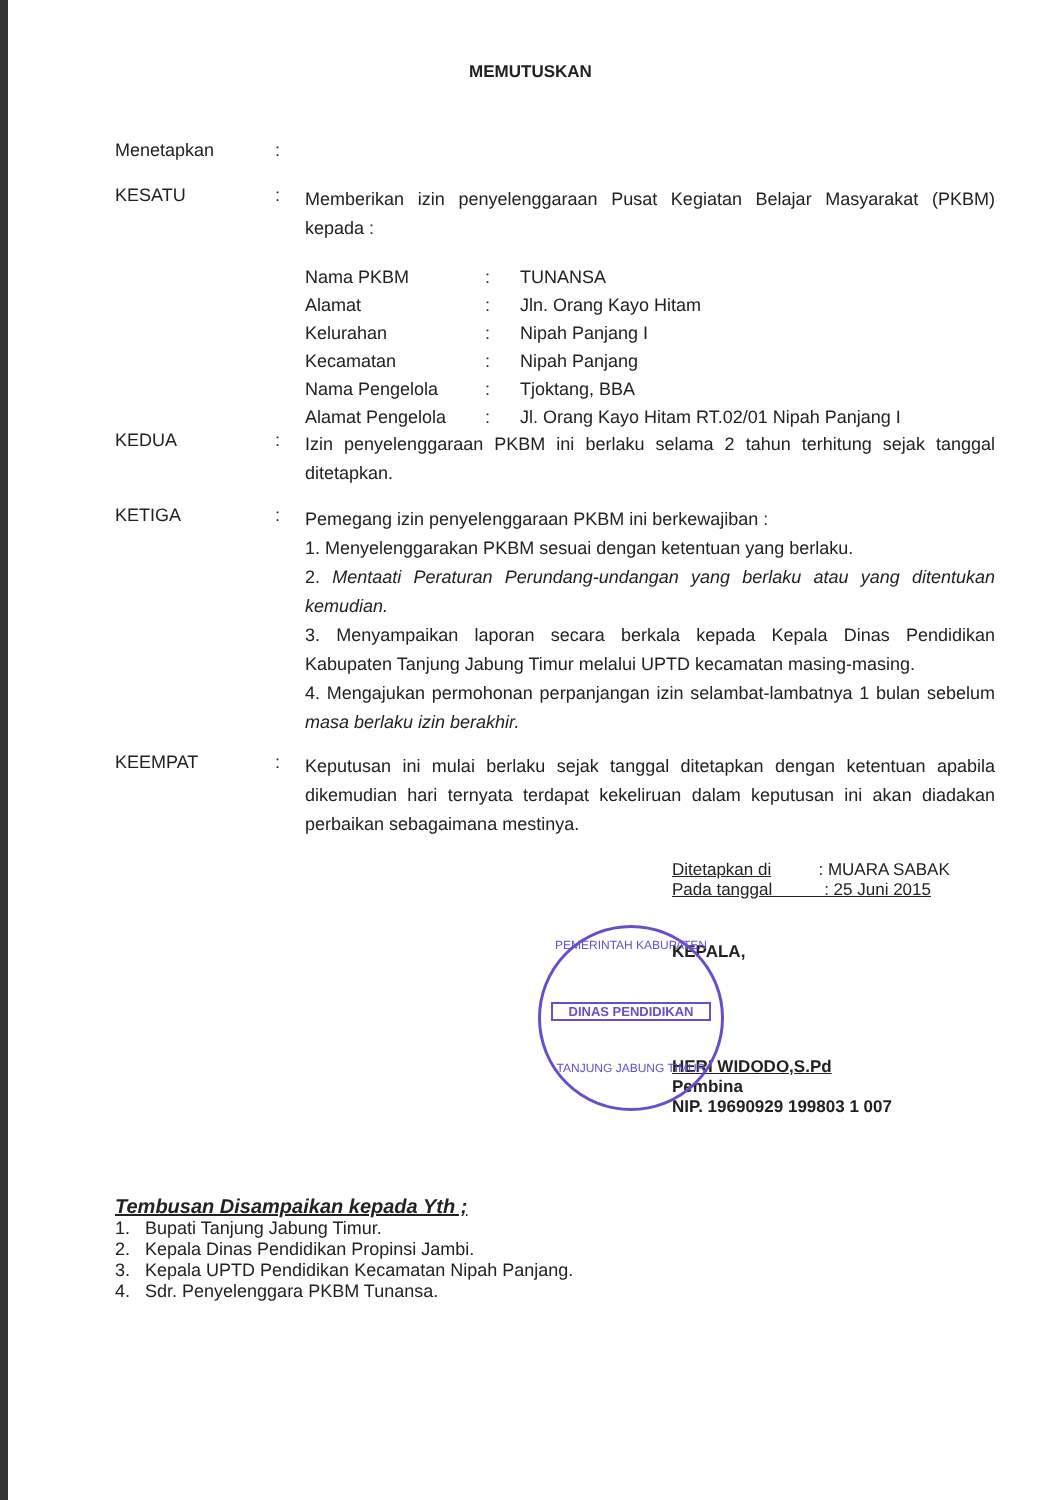MEMUTUSKAN
Menetapkan :
KESATU :
Memberikan izin penyelenggaraan Pusat Kegiatan Belajar Masyarakat (PKBM) kepada :
| Nama PKBM | : | TUNANSA |
| Alamat | : | Jln. Orang Kayo Hitam |
| Kelurahan | : | Nipah Panjang I |
| Kecamatan | : | Nipah Panjang |
| Nama Pengelola | : | Tjoktang, BBA |
| Alamat Pengelola | : | Jl. Orang Kayo Hitam RT.02/01 Nipah Panjang I |
KEDUA :
Izin penyelenggaraan PKBM ini berlaku selama 2 tahun terhitung sejak tanggal ditetapkan.
KETIGA :
Pemegang izin penyelenggaraan PKBM ini berkewajiban :
1. Menyelenggarakan PKBM sesuai dengan ketentuan yang berlaku.
2. Mentaati Peraturan Perundang-undangan yang berlaku atau yang ditentukan kemudian.
3. Menyampaikan laporan secara berkala kepada Kepala Dinas Pendidikan Kabupaten Tanjung Jabung Timur melalui UPTD kecamatan masing-masing.
4. Mengajukan permohonan perpanjangan izin selambat-lambatnya 1 bulan sebelum masa berlaku izin berakhir.
KEEMPAT :
Keputusan ini mulai berlaku sejak tanggal ditetapkan dengan ketentuan apabila dikemudian hari ternyata terdapat kekeliruan dalam keputusan ini akan diadakan perbaikan sebagaimana mestinya.
Ditetapkan di : MUARA SABAK
Pada tanggal : 25 Juni 2015
KEPALA,
HERI WIDODO,S.Pd
Pembina
NIP. 19690929 199803 1 007
PEMERINTAH KABUPATEN
DINAS PENDIDIKAN
TANJUNG JABUNG TIMUR
Tembusan Disampaikan kepada Yth ;
1. Bupati Tanjung Jabung Timur.
2. Kepala Dinas Pendidikan Propinsi Jambi.
3. Kepala UPTD Pendidikan Kecamatan Nipah Panjang.
4. Sdr. Penyelenggara PKBM Tunansa.